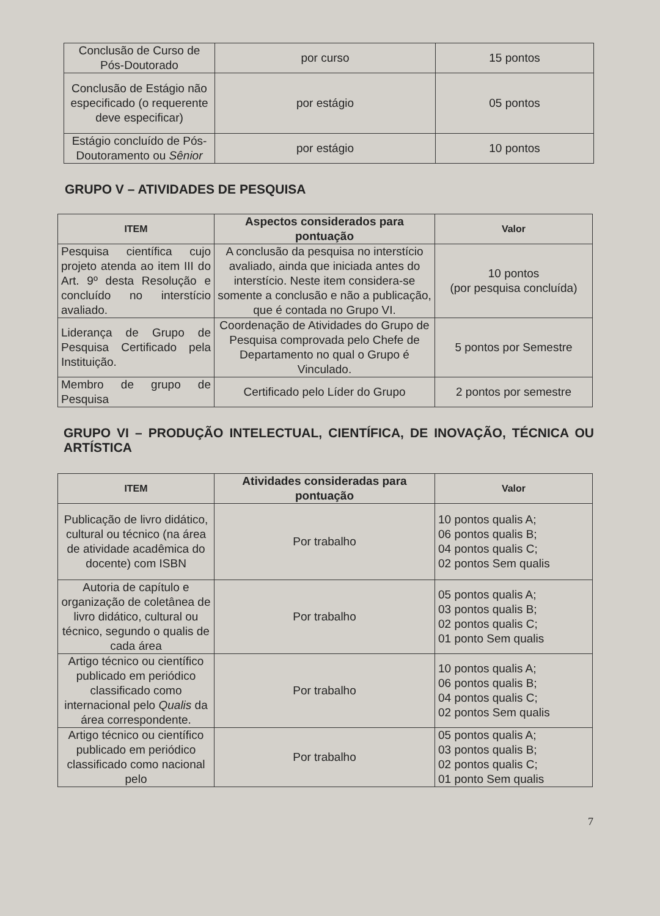| Conclusão de Curso de Pós-Doutorado | por curso | 15 pontos |
| Conclusão de Estágio não especificado (o requerente deve especificar) | por estágio | 05 pontos |
| Estágio concluído de Pós-Doutoramento ou Sênior | por estágio | 10 pontos |
GRUPO V – ATIVIDADES DE PESQUISA
| ITEM | Aspectos considerados para pontuação | Valor |
| --- | --- | --- |
| Pesquisa científica cujo projeto atenda ao item III do Art. 9º desta Resolução e concluído no interstício avaliado. | A conclusão da pesquisa no interstício avaliado, ainda que iniciada antes do interstício. Neste item considera-se somente a conclusão e não a publicação, que é contada no Grupo VI. | 10 pontos (por pesquisa concluída) |
| Liderança de Grupo de Pesquisa Certificado pela Instituição. | Coordenação de Atividades do Grupo de Pesquisa comprovada pelo Chefe de Departamento no qual o Grupo é Vinculado. | 5 pontos por Semestre |
| Membro de grupo de Pesquisa | Certificado pelo Líder do Grupo | 2 pontos por semestre |
GRUPO VI – PRODUÇÃO INTELECTUAL, CIENTÍFICA, DE INOVAÇÃO, TÉCNICA OU ARTÍSTICA
| ITEM | Atividades consideradas para pontuação | Valor |
| --- | --- | --- |
| Publicação de livro didático, cultural ou técnico (na área de atividade acadêmica do docente) com ISBN | Por trabalho | 10 pontos qualis A; 06 pontos qualis B; 04 pontos qualis C; 02 pontos Sem qualis |
| Autoria de capítulo e organização de coletânea de livro didático, cultural ou técnico, segundo o qualis de cada área | Por trabalho | 05 pontos qualis A; 03 pontos qualis B; 02 pontos qualis C; 01 ponto Sem qualis |
| Artigo técnico ou científico publicado em periódico classificado como internacional pelo Qualis da área correspondente. | Por trabalho | 10 pontos qualis A; 06 pontos qualis B; 04 pontos qualis C; 02 pontos Sem qualis |
| Artigo técnico ou científico publicado em periódico classificado como nacional pelo | Por trabalho | 05 pontos qualis A; 03 pontos qualis B; 02 pontos qualis C; 01 ponto Sem qualis |
7